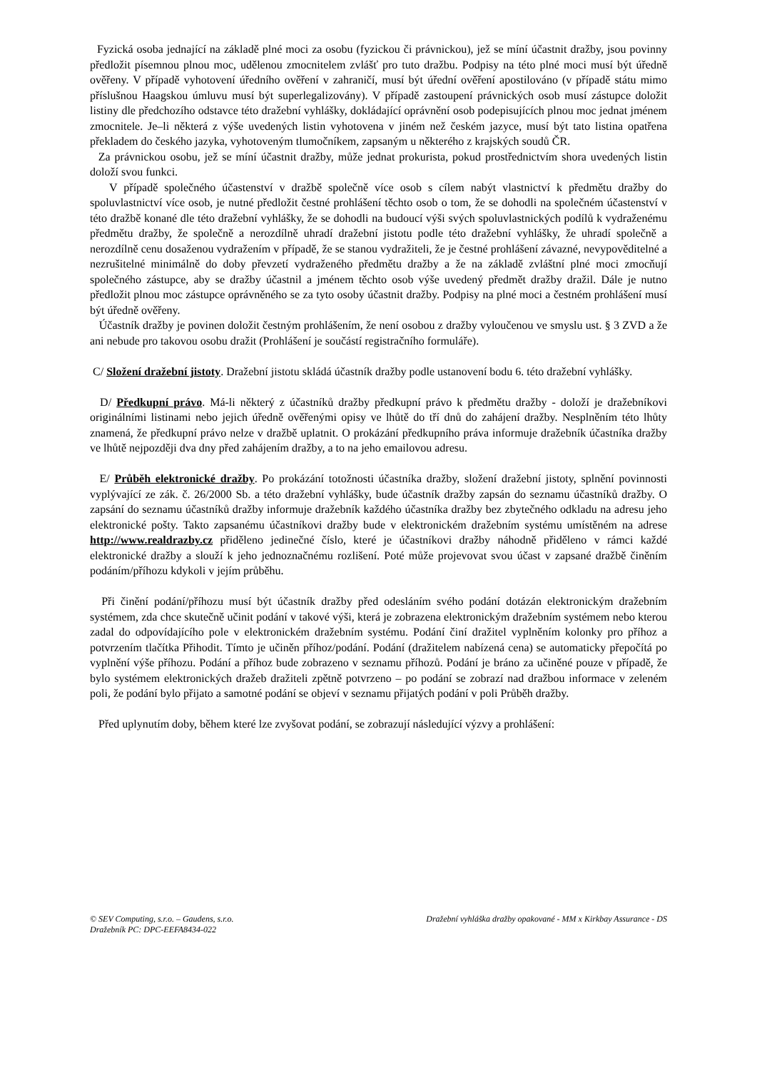Fyzická osoba jednající na základě plné moci za osobu (fyzickou či právnickou), jež se míní účastnit dražby, jsou povinny předložit písemnou plnou moc, udělenou zmocnitelem zvlášť pro tuto dražbu. Podpisy na této plné moci musí být úředně ověřeny. V případě vyhotovení úředního ověření v zahraničí, musí být úřední ověření apostilováno (v případě státu mimo příslušnou Haagskou úmluvu musí být superlegalizovány). V případě zastoupení právnických osob musí zástupce doložit listiny dle předchozího odstavce této dražební vyhlášky, dokládající oprávnění osob podepisujících plnou moc jednat jménem zmocnitele. Je–li některá z výše uvedených listin vyhotovena v jiném než českém jazyce, musí být tato listina opatřena překladem do českého jazyka, vyhotoveným tlumočníkem, zapsaným u některého z krajských soudů ČR.
Za právnickou osobu, jež se míní účastnit dražby, může jednat prokurista, pokud prostřednictvím shora uvedených listin doloží svou funkci.
V případě společného účastenství v dražbě společně více osob s cílem nabýt vlastnictví k předmětu dražby do spoluvlastnictví více osob, je nutné předložit čestné prohlášení těchto osob o tom, že se dohodli na společném účastenství v této dražbě konané dle této dražební vyhlášky, že se dohodli na budoucí výši svých spoluvlastnických podílů k vydraženému předmětu dražby, že společně a nerozdílně uhradí dražební jistotu podle této dražební vyhlášky, že uhradí společně a nerozdílně cenu dosaženou vydražením v případě, že se stanou vydražiteli, že je čestné prohlášení závazné, nevypověditelné a nezrušitelné minimálně do doby převzetí vydraženého předmětu dražby a že na základě zvláštní plné moci zmocňují společného zástupce, aby se dražby účastnil a jménem těchto osob výše uvedený předmět dražby dražil. Dále je nutno předložit plnou moc zástupce oprávněného se za tyto osoby účastnit dražby. Podpisy na plné moci a čestném prohlášení musí být úředně ověřeny.
Účastník dražby je povinen doložit čestným prohlášením, že není osobou z dražby vyloučenou ve smyslu ust. § 3 ZVD a že ani nebude pro takovou osobu dražit (Prohlášení je součástí registračního formuláře).
C/ Složení dražební jistoty. Dražební jistotu skládá účastník dražby podle ustanovení bodu 6. této dražební vyhlášky.
D/ Předkupní právo. Má-li některý z účastníků dražby předkupní právo k předmětu dražby - doloží je dražebníkovi originálními listinami nebo jejich úředně ověřenými opisy ve lhůtě do tří dnů do zahájení dražby. Nesplněním této lhůty znamená, že předkupní právo nelze v dražbě uplatnit. O prokázání předkupního práva informuje dražebník účastníka dražby ve lhůtě nejpozději dva dny před zahájením dražby, a to na jeho emailovou adresu.
E/ Průběh elektronické dražby. Po prokázání totožnosti účastníka dražby, složení dražební jistoty, splnění povinnosti vyplývající ze zák. č. 26/2000 Sb. a této dražební vyhlášky, bude účastník dražby zapsán do seznamu účastníků dražby. O zapsání do seznamu účastníků dražby informuje dražebník každého účastníka dražby bez zbytečného odkladu na adresu jeho elektronické pošty. Takto zapsanému účastníkovi dražby bude v elektronickém dražebním systému umístěném na adrese http://www.realdrazby.cz přiděleno jedinečné číslo, které je účastníkovi dražby náhodně přiděleno v rámci každé elektronické dražby a slouží k jeho jednoznačnému rozlišení. Poté může projevovat svou účast v zapsané dražbě činěním podáním/příhozu kdykoli v jejím průběhu.
Při činění podání/příhozu musí být účastník dražby před odesláním svého podání dotázán elektronickým dražebním systémem, zda chce skutečně učinit podání v takové výši, která je zobrazena elektronickým dražebním systémem nebo kterou zadal do odpovídajícího pole v elektronickém dražebním systému. Podání činí dražitel vyplněním kolonky pro příhoz a potvrzením tlačítka Přihodit. Tímto je učiněn příhoz/podání. Podání (dražitelem nabízená cena) se automaticky přepočítá po vyplnění výše příhozu. Podání a příhoz bude zobrazeno v seznamu příhozů. Podání je bráno za učiněné pouze v případě, že bylo systémem elektronických dražeb dražiteli zpětně potvrzeno – po podání se zobrazí nad dražbou informace v zeleném poli, že podání bylo přijato a samotné podání se objeví v seznamu přijatých podání v poli Průběh dražby.
Před uplynutím doby, během které lze zvyšovat podání, se zobrazují následující výzvy a prohlášení:
© SEV Computing, s.r.o. – Gaudens, s.r.o.
Dražebník PC: DPC-EEFA8434-022
Dražební vyhláška dražby opakované - MM x Kirkbay Assurance - DS